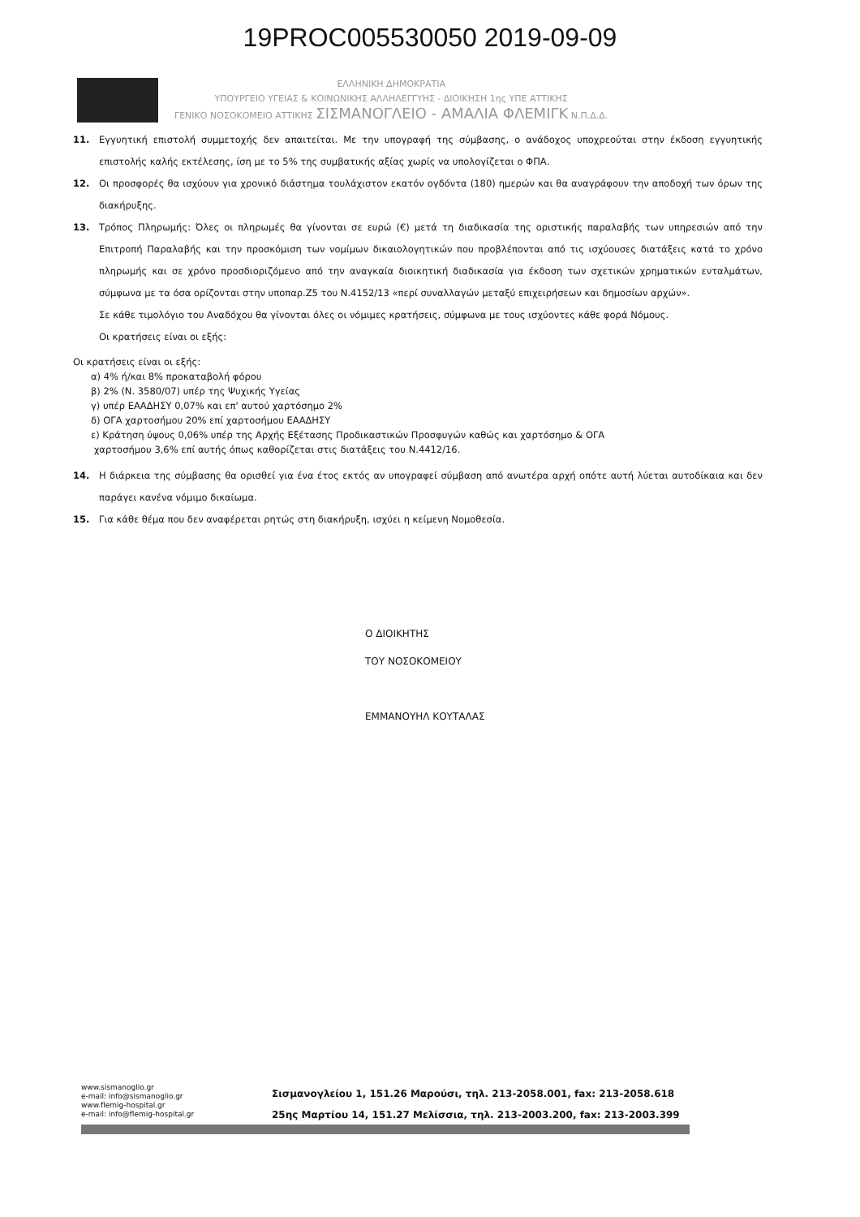19PROC005530050 2019-09-09
ΕΛΛΗΝΙΚΗ ΔΗΜΟΚΡΑΤΙΑ
ΥΠΟΥΡΓΕΙΟ ΥΓΕΙΑΣ & ΚΟΙΝΩΝΙΚΗΣ ΑΛΛΗΛΕΓΓΥΗΣ - ΔΙΟΙΚΗΣΗ 1ης ΥΠΕ ΑΤΤΙΚΗΣ
ΓΕΝΙΚΟ ΝΟΣΟΚΟΜΕΙΟ ΑΤΤΙΚΗΣ ΣΙΣΜΑΝΟΓΛΕΙΟ - ΑΜΑΛΙΑ ΦΛΕΜΙΓΚ Ν.Π.Δ.Δ.
11. Εγγυητική επιστολή συμμετοχής δεν απαιτείται. Με την υπογραφή της σύμβασης, ο ανάδοχος υποχρεούται στην έκδοση εγγυητικής επιστολής καλής εκτέλεσης, ίση με το 5% της συμβατικής αξίας χωρίς να υπολογίζεται ο ΦΠΑ.
12. Οι προσφορές θα ισχύουν για χρονικό διάστημα τουλάχιστον εκατόν ογδόντα (180) ημερών και θα αναγράφουν την αποδοχή των όρων της διακήρυξης.
13. Τρόπος Πληρωμής: Όλες οι πληρωμές θα γίνονται σε ευρώ (€) μετά τη διαδικασία της οριστικής παραλαβής των υπηρεσιών από την Επιτροπή Παραλαβής και την προσκόμιση των νομίμων δικαιολογητικών που προβλέπονται από τις ισχύουσες διατάξεις κατά το χρόνο πληρωμής και σε χρόνο προσδιοριζόμενο από την αναγκαία διοικητική διαδικασία για έκδοση των σχετικών χρηματικών ενταλμάτων, σύμφωνα με τα όσα ορίζονται στην υποπαρ.Ζ5 του Ν.4152/13 «περί συναλλαγών μεταξύ επιχειρήσεων και δημοσίων αρχών».
Σε κάθε τιμολόγιο του Αναδόχου θα γίνονται όλες οι νόμιμες κρατήσεις, σύμφωνα με τους ισχύοντες κάθε φορά Νόμους.
Οι κρατήσεις είναι οι εξής:
Οι κρατήσεις είναι οι εξής:
α) 4% ή/και 8% προκαταβολή φόρου
β) 2% (Ν. 3580/07) υπέρ της Ψυχικής Υγείας
γ) υπέρ ΕΑΑΔΗΣΥ 0,07% και επ' αυτού χαρτόσημο 2%
δ) ΟΓΑ χαρτοσήμου 20% επί χαρτοσήμου ΕΑΑΔΗΣΥ
ε) Κράτηση ύψους 0,06% υπέρ της Αρχής Εξέτασης Προδικαστικών Προσφυγών καθώς και χαρτόσημο & ΟΓΑ
χαρτοσήμου 3,6% επί αυτής όπως καθορίζεται στις διατάξεις του Ν.4412/16.
14. Η διάρκεια της σύμβασης θα ορισθεί για ένα έτος εκτός αν υπογραφεί σύμβαση από ανωτέρα αρχή οπότε αυτή λύεται αυτοδίκαια και δεν παράγει κανένα νόμιμο δικαίωμα.
15. Για κάθε θέμα που δεν αναφέρεται ρητώς στη διακήρυξη, ισχύει η κείμενη Νομοθεσία.
Ο ΔΙΟΙΚΗΤΗΣ
ΤΟΥ ΝΟΣΟΚΟΜΕΙΟΥ
ΕΜΜΑΝΟΥΗΛ ΚΟΥΤΑΛΑΣ
www.sismanoglio.gr
e-mail: info@sismanoglio.gr
www.flemig-hospital.gr
e-mail: info@flemig-hospital.gr
Σισμανογλείου 1, 151.26 Μαρούσι, τηλ. 213-2058.001, fax: 213-2058.618
25ης Μαρτίου 14, 151.27 Μελίσσια, τηλ. 213-2003.200, fax: 213-2003.399